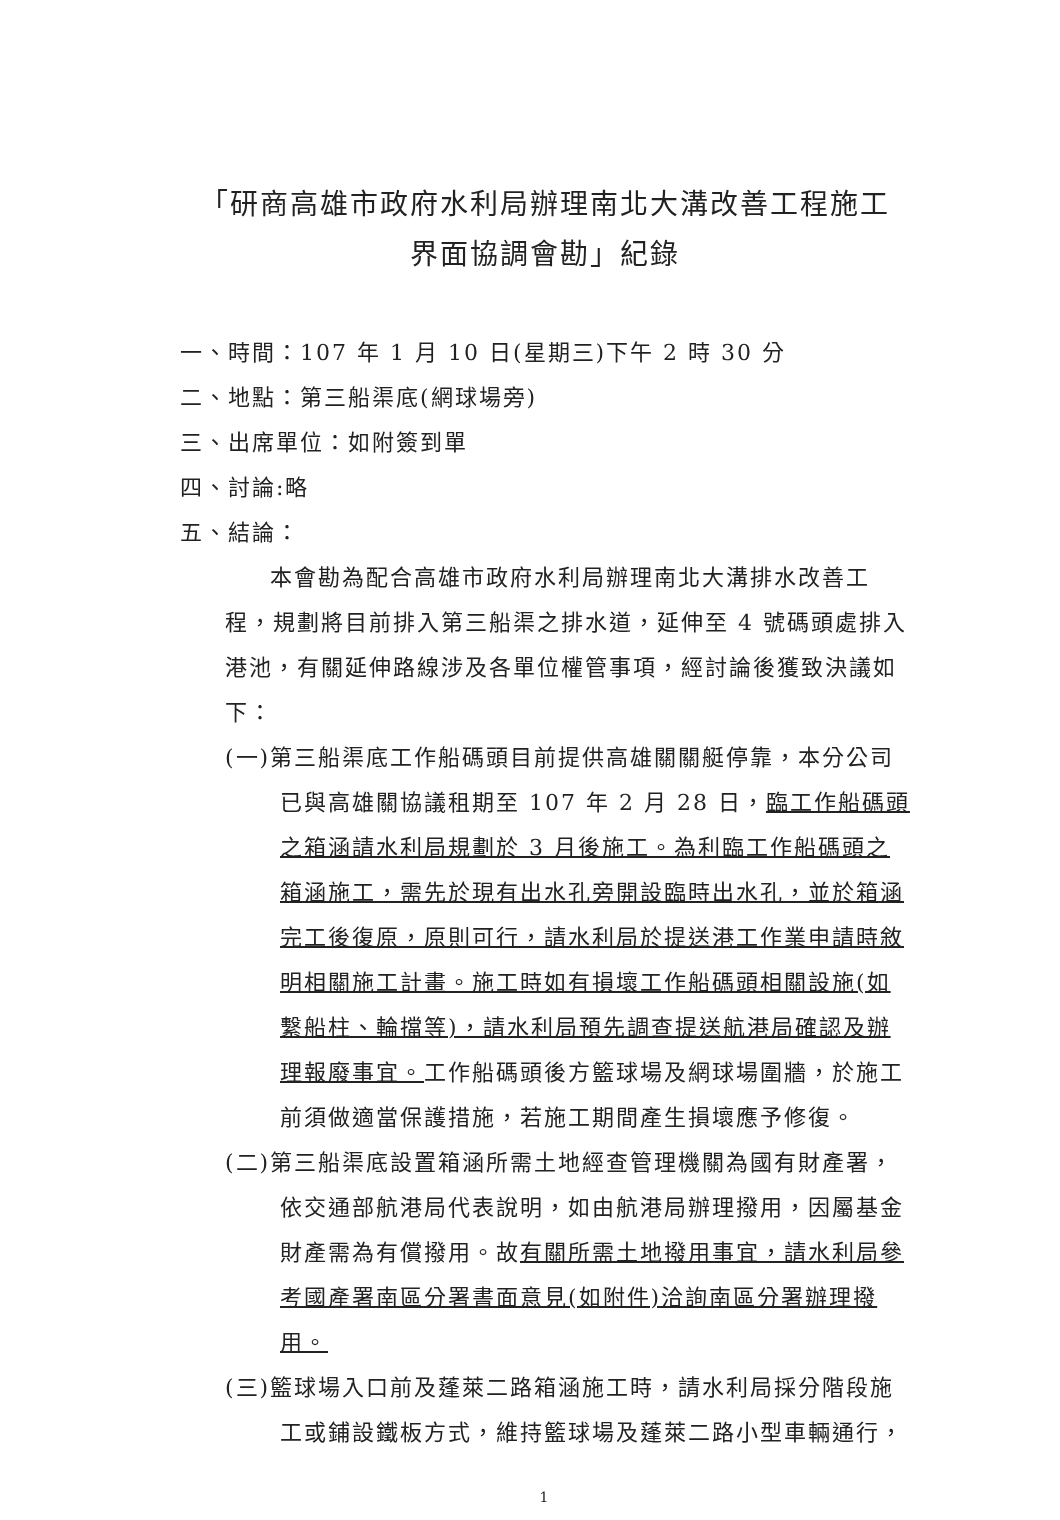「研商高雄市政府水利局辦理南北大溝改善工程施工
界面協調會勘」紀錄
一、時間：107 年 1 月 10 日(星期三)下午 2 時 30 分
二、地點：第三船渠底(網球場旁)
三、出席單位：如附簽到單
四、討論:略
五、結論：
本會勘為配合高雄市政府水利局辦理南北大溝排水改善工程，規劃將目前排入第三船渠之排水道，延伸至 4 號碼頭處排入港池，有關延伸路線涉及各單位權管事項，經討論後獲致決議如下：
(一)第三船渠底工作船碼頭目前提供高雄關關艇停靠，本分公司已與高雄關協議租期至 107 年 2 月 28 日，臨工作船碼頭之箱涵請水利局規劃於 3 月後施工。為利臨工作船碼頭之箱涵施工，需先於現有出水孔旁開設臨時出水孔，並於箱涵完工後復原，原則可行，請水利局於提送港工作業申請時敘明相關施工計畫。施工時如有損壞工作船碼頭相關設施(如繫船柱、輪擋等)，請水利局預先調查提送航港局確認及辦理報廢事宜。工作船碼頭後方籃球場及網球場圍牆，於施工前須做適當保護措施，若施工期間產生損壞應予修復。
(二)第三船渠底設置箱涵所需土地經查管理機關為國有財產署，依交通部航港局代表說明，如由航港局辦理撥用，因屬基金財產需為有償撥用。故有關所需土地撥用事宜，請水利局參考國產署南區分署書面意見(如附件)洽詢南區分署辦理撥用。
(三)籃球場入口前及蓬萊二路箱涵施工時，請水利局採分階段施工或鋪設鐵板方式，維持籃球場及蓬萊二路小型車輛通行，
1